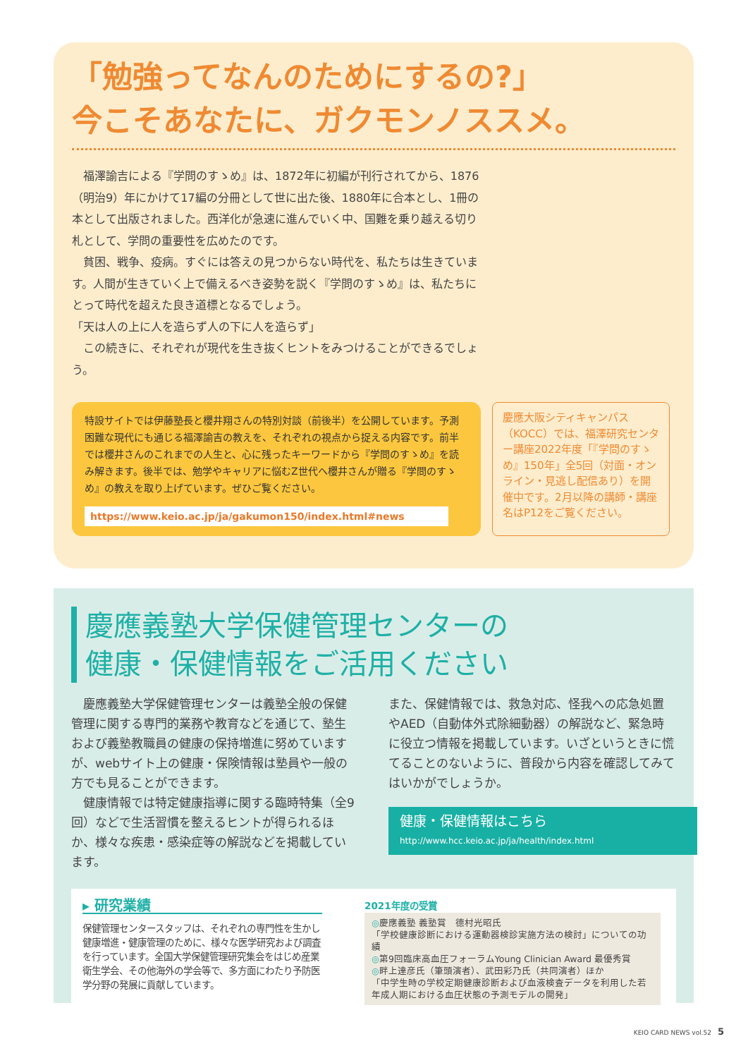「勉強ってなんのためにするの?」
今こそあなたに、ガクモンノススメ。
　福澤諭吉による『学問のすゝめ』は、1872年に初編が刊行されてから、1876（明治9）年にかけて17編の分冊として世に出た後、1880年に合本とし、1冊の本として出版されました。西洋化が急速に進んでいく中、国難を乗り越える切り札として、学問の重要性を広めたのです。
　貧困、戦争、疫病。すぐには答えの見つからない時代を、私たちは生きています。人間が生きていく上で備えるべき姿勢を説く『学問のすゝめ』は、私たちにとって時代を超えた良き道標となるでしょう。
「天は人の上に人を造らず人の下に人を造らず」
　この続きに、それぞれが現代を生き抜くヒントをみつけることができるでしょう。
特設サイトでは伊藤塾長と櫻井翔さんの特別対談（前後半）を公開しています。予測困難な現代にも通じる福澤諭吉の教えを、それぞれの視点から捉える内容です。前半では櫻井さんのこれまでの人生と、心に残ったキーワードから『学問のすゝめ』を読み解きます。後半では、勉学やキャリアに悩むZ世代へ櫻井さんが贈る『学問のすゝめ』の教えを取り上げています。ぜひご覧ください。
https://www.keio.ac.jp/ja/gakumon150/index.html#news
慶應大阪シティキャンパス（KOCC）では、福澤研究センター講座2022年度「『学問のすゝめ』150年」全5回（対面・オンライン・見逃し配信あり）を開催中です。2月以降の講師・講座名はP12をご覧ください。
慶應義塾大学保健管理センターの
健康・保健情報をご活用ください
　慶應義塾大学保健管理センターは義塾全般の保健管理に関する専門的業務や教育などを通じて、塾生および義塾教職員の健康の保持増進に努めていますが、webサイト上の健康・保険情報は塾員や一般の方でも見ることができます。
　健康情報では特定健康指導に関する臨時特集（全9回）などで生活習慣を整えるヒントが得られるほか、様々な疾患・感染症等の解説などを掲載しています。
また、保健情報では、救急対応、怪我への応急処置やAED（自動体外式除細動器）の解説など、緊急時に役立つ情報を掲載しています。いざというときに慌てることのないように、普段から内容を確認してみてはいかがでしょうか。
健康・保健情報はこちら
http://www.hcc.keio.ac.jp/ja/health/index.html
▸ 研究業績
保健管理センタースタッフは、それぞれの専門性を生かし健康増進・健康管理のために、様々な医学研究および調査を行っています。全国大学保健管理研究集会をはじめ産業衛生学会、その他海外の学会等で、多方面にわたり予防医学分野の発展に貢献しています。
2021年度の受賞
◎慶應義塾 義塾賞　德村光昭氏
「学校健康診断における運動器検診実施方法の検討」についての功績
◎第9回臨床高血圧フォーラムYoung Clinician Award 最優秀賞
◎畔上達彦氏（筆頭演者）、武田彩乃氏（共同演者）ほか
「中学生時の学校定期健康診断および血液検査データを利用した若年成人期における血圧状態の予測モデルの開発」
KEIO CARD NEWS vol.52　5